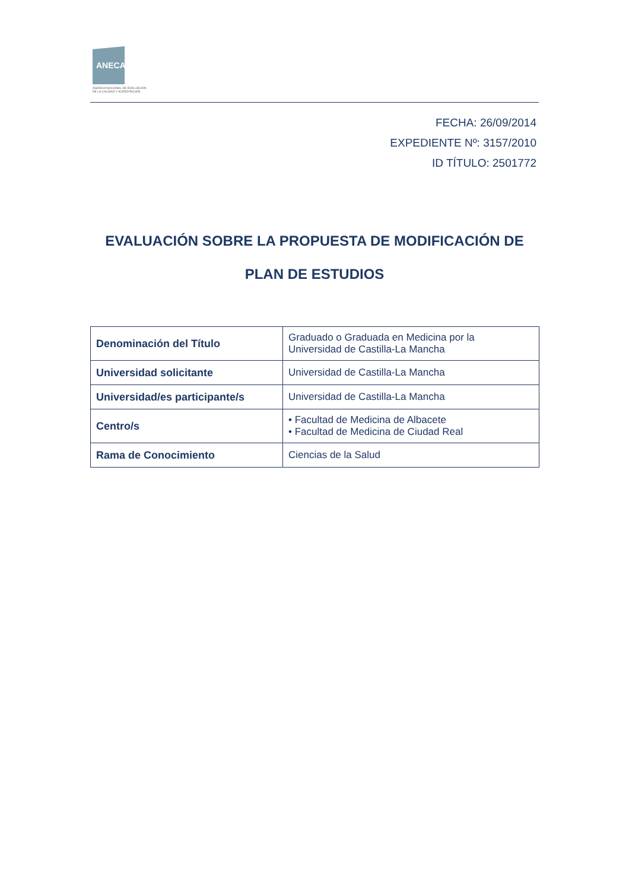ANECA
AGENCIA NACIONAL DE EVALUACIÓN
DE LA CALIDAD Y ACREDITACIÓN
FECHA: 26/09/2014
EXPEDIENTE Nº: 3157/2010
ID TÍTULO: 2501772
EVALUACIÓN SOBRE LA PROPUESTA DE MODIFICACIÓN DE
PLAN DE ESTUDIOS
| Denominación del Título | Graduado o Graduada en Medicina por la Universidad de Castilla-La Mancha |
| Universidad solicitante | Universidad de Castilla-La Mancha |
| Universidad/es participante/s | Universidad de Castilla-La Mancha |
| Centro/s | • Facultad de Medicina de Albacete • Facultad de Medicina de Ciudad Real |
| Rama de Conocimiento | Ciencias de la Salud |